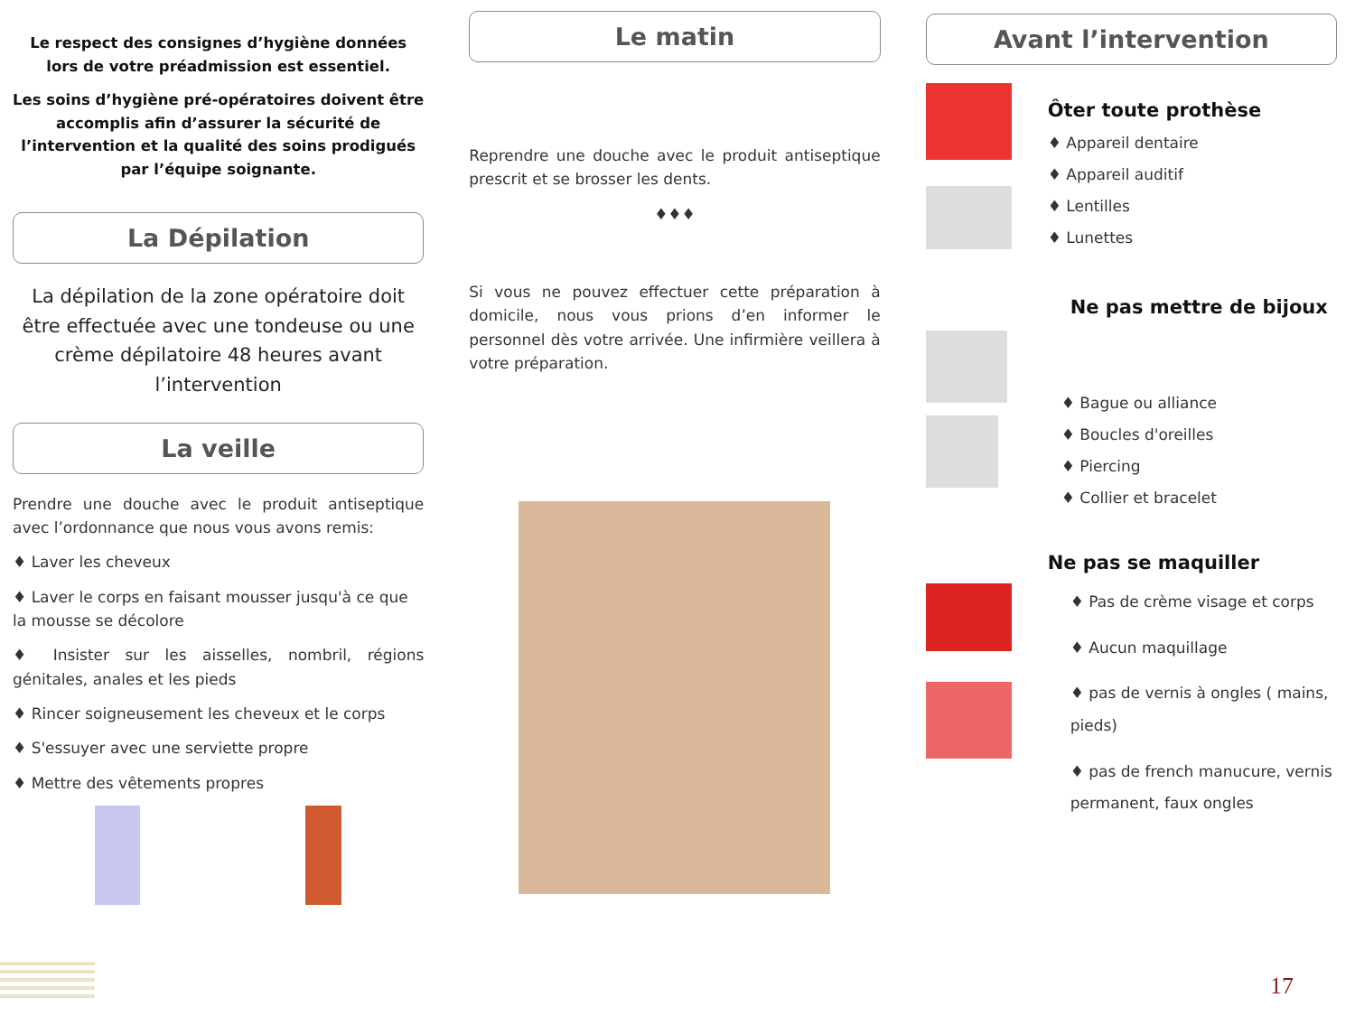Le respect des consignes d’hygiène données lors de votre préadmission est essentiel.
Les soins d’hygiène pré-opératoires doivent être accomplis afin d’assurer la sécurité de l’intervention et la qualité des soins prodigués par l’équipe soignante.
La Dépilation
La dépilation de la zone opératoire doit être effectuée avec une tondeuse ou une crème dépilatoire 48 heures avant l’intervention
La veille
Prendre une douche avec le produit antiseptique avec l’ordonnance que nous vous avons remis:
♦ Laver les cheveux
♦ Laver le corps en faisant mousser jusqu'à ce que la mousse se décolore
♦ Insister sur les aisselles, nombril, régions génitales, anales et les pieds
♦ Rincer soigneusement les cheveux et le corps
♦ S'essuyer avec une serviette propre
♦ Mettre des vêtements propres
Le matin
Reprendre une douche avec le produit antiseptique prescrit et se brosser les dents.
♦♦♦
Si vous ne pouvez effectuer cette préparation à domicile, nous vous prions d’en informer le personnel dès votre arrivée. Une infirmière veillera à votre préparation.
Avant l’intervention
Ôter toute prothèse
♦ Appareil dentaire
♦ Appareil auditif
♦ Lentilles
♦ Lunettes
Ne pas mettre de bijoux
♦ Bague ou alliance
♦ Boucles d'oreilles
♦ Piercing
♦ Collier et bracelet
Ne pas se maquiller
♦ Pas de crème visage et corps
♦ Aucun maquillage
♦ pas de vernis à ongles ( mains, pieds)
♦ pas de french manucure, vernis permanent, faux ongles
17